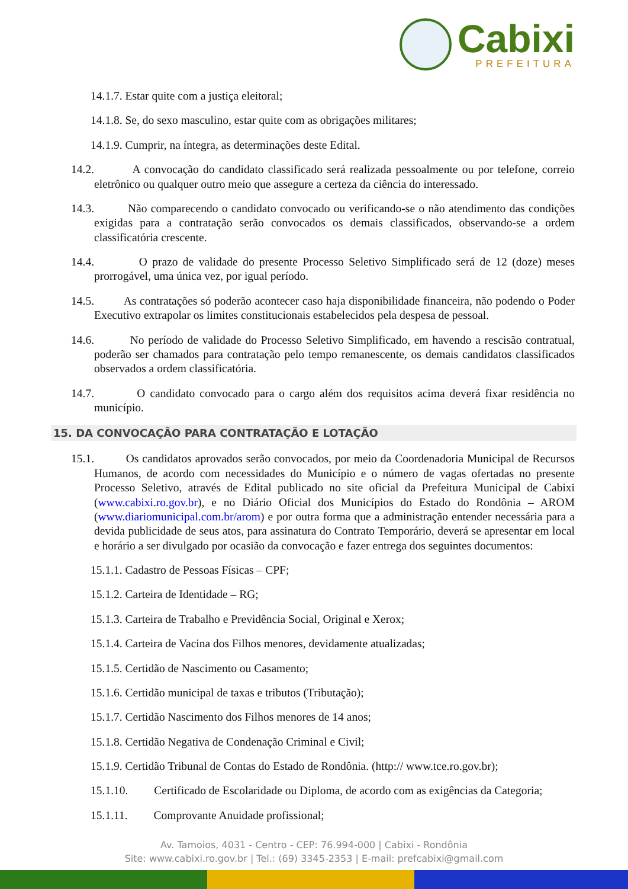Cabixi
PREFEITURA
14.1.7. Estar quite com a justiça eleitoral;
14.1.8. Se, do sexo masculino, estar quite com as obrigações militares;
14.1.9. Cumprir, na íntegra, as determinações deste Edital.
14.2. A convocação do candidato classificado será realizada pessoalmente ou por telefone, correio eletrônico ou qualquer outro meio que assegure a certeza da ciência do interessado.
14.3. Não comparecendo o candidato convocado ou verificando-se o não atendimento das condições exigidas para a contratação serão convocados os demais classificados, observando-se a ordem classificatória crescente.
14.4. O prazo de validade do presente Processo Seletivo Simplificado será de 12 (doze) meses prorrogável, uma única vez, por igual período.
14.5. As contratações só poderão acontecer caso haja disponibilidade financeira, não podendo o Poder Executivo extrapolar os limites constitucionais estabelecidos pela despesa de pessoal.
14.6. No período de validade do Processo Seletivo Simplificado, em havendo a rescisão contratual, poderão ser chamados para contratação pelo tempo remanescente, os demais candidatos classificados observados a ordem classificatória.
14.7. O candidato convocado para o cargo além dos requisitos acima deverá fixar residência no município.
15. DA CONVOCAÇÃO PARA CONTRATAÇÃO E LOTAÇÃO
15.1. Os candidatos aprovados serão convocados, por meio da Coordenadoria Municipal de Recursos Humanos, de acordo com necessidades do Município e o número de vagas ofertadas no presente Processo Seletivo, através de Edital publicado no site oficial da Prefeitura Municipal de Cabixi (www.cabixi.ro.gov.br), e no Diário Oficial dos Municípios do Estado do Rondônia – AROM (www.diariomunicipal.com.br/arom) e por outra forma que a administração entender necessária para a devida publicidade de seus atos, para assinatura do Contrato Temporário, deverá se apresentar em local e horário a ser divulgado por ocasião da convocação e fazer entrega dos seguintes documentos:
15.1.1. Cadastro de Pessoas Físicas – CPF;
15.1.2. Carteira de Identidade – RG;
15.1.3. Carteira de Trabalho e Previdência Social, Original e Xerox;
15.1.4. Carteira de Vacina dos Filhos menores, devidamente atualizadas;
15.1.5. Certidão de Nascimento ou Casamento;
15.1.6. Certidão municipal de taxas e tributos (Tributação);
15.1.7. Certidão Nascimento dos Filhos menores de 14 anos;
15.1.8. Certidão Negativa de Condenação Criminal e Civil;
15.1.9. Certidão Tribunal de Contas do Estado de Rondônia. (http:// www.tce.ro.gov.br);
15.1.10. Certificado de Escolaridade ou Diploma, de acordo com as exigências da Categoria;
15.1.11. Comprovante Anuidade profissional;
Av. Tamoios, 4031 - Centro - CEP: 76.994-000 | Cabixi - Rondônia
Site: www.cabixi.ro.gov.br | Tel.: (69) 3345-2353 | E-mail: prefcabixi@gmail.com